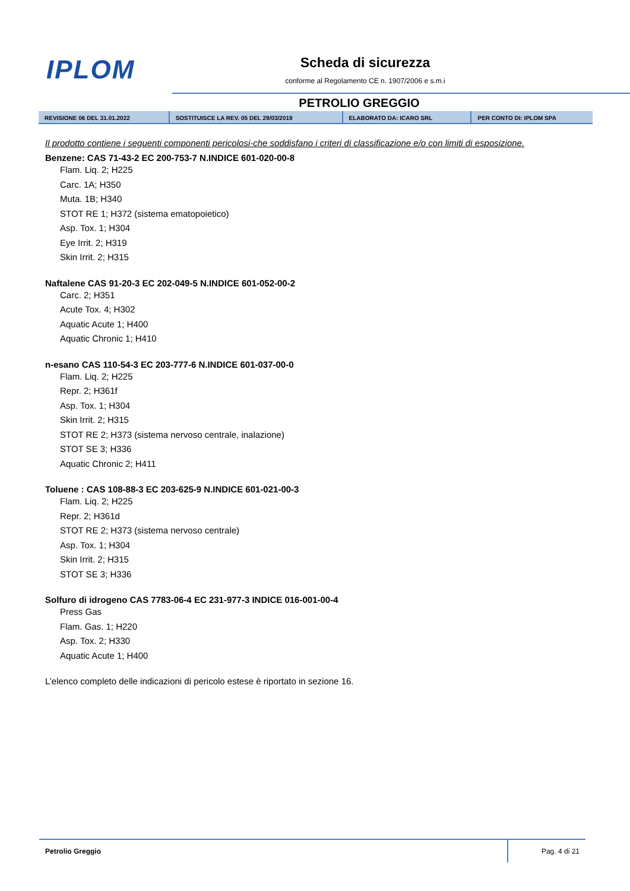IPLOM
Scheda di sicurezza
conforme al Regolamento CE n. 1907/2006 e s.m.i
PETROLIO GREGGIO
| REVISIONE 06 DEL 31.01.2022 | SOSTITUISCE LA REV. 05 DEL 29/03/2019 | ELABORATO DA: ICARO SRL | PER CONTO DI: IPLOM SPA |
Il prodotto contiene i seguenti componenti pericolosi-che soddisfano i criteri di classificazione e/o con limiti di esposizione.
Benzene: CAS 71-43-2 EC 200-753-7 N.INDICE 601-020-00-8
Flam. Liq. 2; H225
Carc. 1A; H350
Muta. 1B; H340
STOT RE 1; H372 (sistema ematopoietico)
Asp. Tox. 1; H304
Eye Irrit. 2; H319
Skin Irrit. 2; H315
Naftalene CAS 91-20-3 EC 202-049-5 N.INDICE 601-052-00-2
Carc. 2; H351
Acute Tox. 4; H302
Aquatic Acute 1; H400
Aquatic Chronic 1; H410
n-esano CAS 110-54-3 EC 203-777-6 N.INDICE 601-037-00-0
Flam. Liq. 2; H225
Repr. 2; H361f
Asp. Tox. 1; H304
Skin Irrit. 2; H315
STOT RE 2; H373 (sistema nervoso centrale, inalazione)
STOT SE 3; H336
Aquatic Chronic 2; H411
Toluene : CAS 108-88-3 EC 203-625-9 N.INDICE 601-021-00-3
Flam. Liq. 2; H225
Repr. 2; H361d
STOT RE 2; H373 (sistema nervoso centrale)
Asp. Tox. 1; H304
Skin Irrit. 2; H315
STOT SE 3; H336
Solfuro di idrogeno CAS 7783-06-4 EC 231-977-3 INDICE 016-001-00-4
Press Gas
Flam. Gas. 1; H220
Asp. Tox. 2; H330
Aquatic Acute 1; H400
L’elenco completo delle indicazioni di pericolo estese è riportato in sezione 16.
Petrolio Greggio Pag. 4 di 21